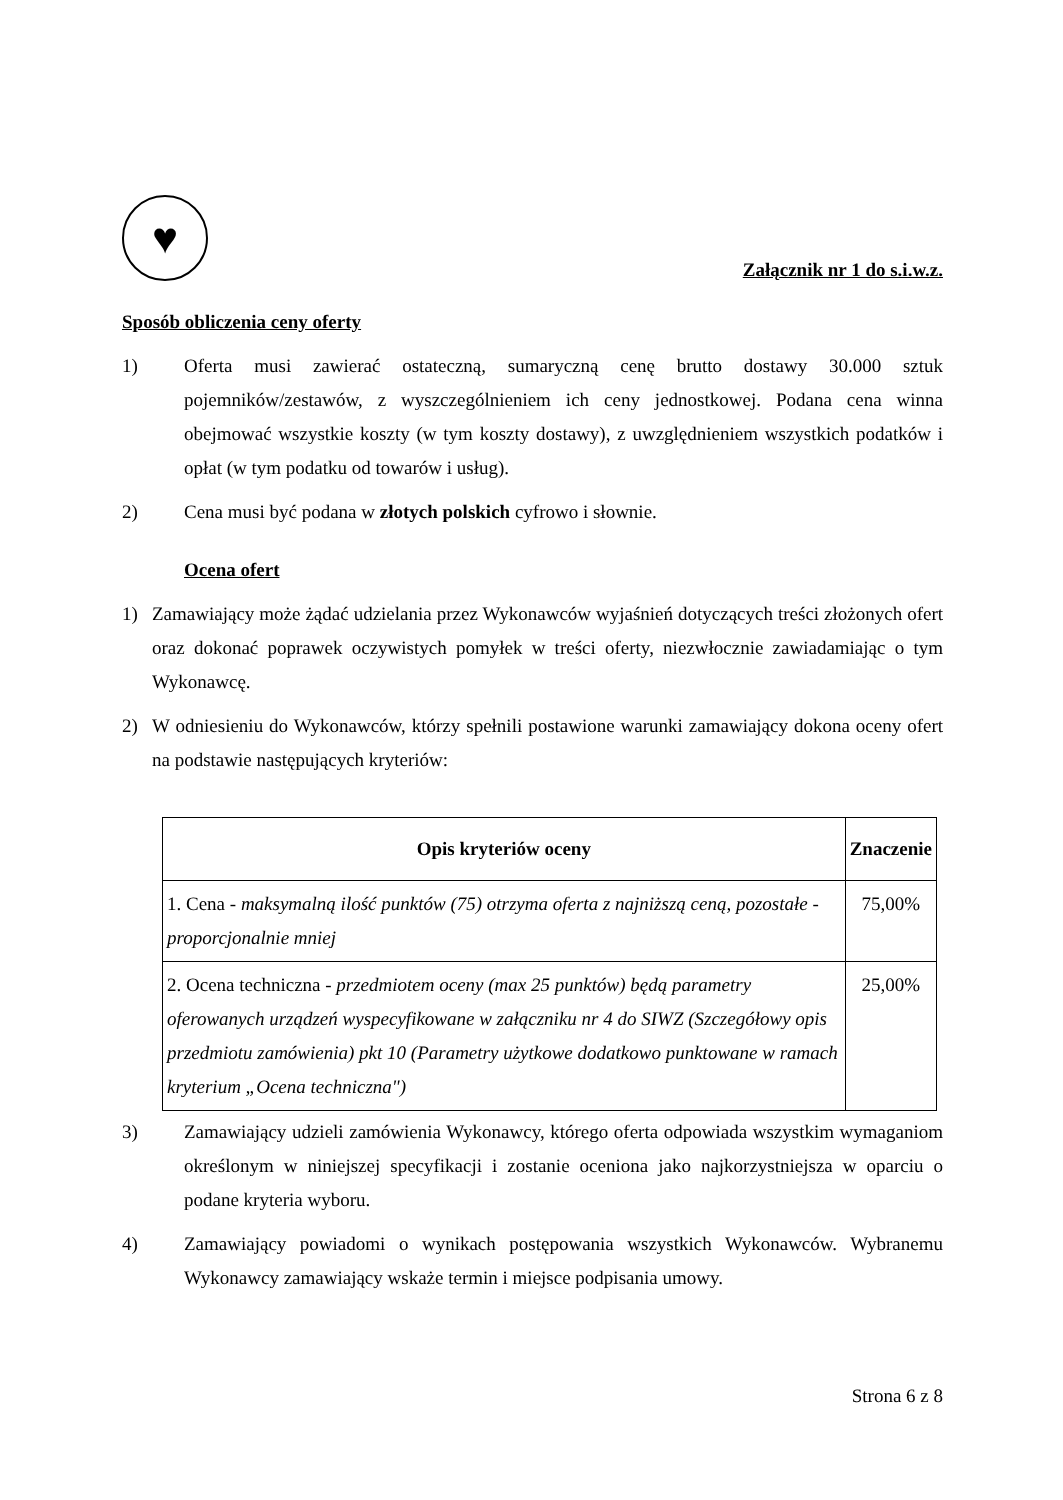♥
Załącznik nr 1 do s.i.w.z.
Sposób obliczenia ceny oferty
1) Oferta musi zawierać ostateczną, sumaryczną cenę brutto dostawy 30.000 sztuk pojemników/zestawów, z wyszczególnieniem ich ceny jednostkowej. Podana cena winna obejmować wszystkie koszty (w tym koszty dostawy), z uwzględnieniem wszystkich podatków i opłat (w tym podatku od towarów i usług).
2) Cena musi być podana w złotych polskich cyfrowo i słownie.
Ocena ofert
1) Zamawiający może żądać udzielania przez Wykonawców wyjaśnień dotyczących treści złożonych ofert oraz dokonać poprawek oczywistych pomyłek w treści oferty, niezwłocznie zawiadamiając o tym Wykonawcę.
2) W odniesieniu do Wykonawców, którzy spełnili postawione warunki zamawiający dokona oceny ofert na podstawie następujących kryteriów:
| Opis kryteriów oceny | Znaczenie |
| --- | --- |
| 1. Cena - maksymalną ilość punktów (75) otrzyma oferta z najniższą ceną, pozostałe - proporcjonalnie mniej | 75,00% |
| 2. Ocena techniczna - przedmiotem oceny (max 25 punktów) będą parametry oferowanych urządzeń wyspecyfikowane w załączniku nr 4 do SIWZ (Szczegółowy opis przedmiotu zamówienia) pkt 10 (Parametry użytkowe dodatkowo punktowane w ramach kryterium „Ocena techniczna") | 25,00% |
3) Zamawiający udzieli zamówienia Wykonawcy, którego oferta odpowiada wszystkim wymaganiom określonym w niniejszej specyfikacji i zostanie oceniona jako najkorzystniejsza w oparciu o podane kryteria wyboru.
4) Zamawiający powiadomi o wynikach postępowania wszystkich Wykonawców. Wybranemu Wykonawcy zamawiający wskaże termin i miejsce podpisania umowy.
Strona 6 z 8